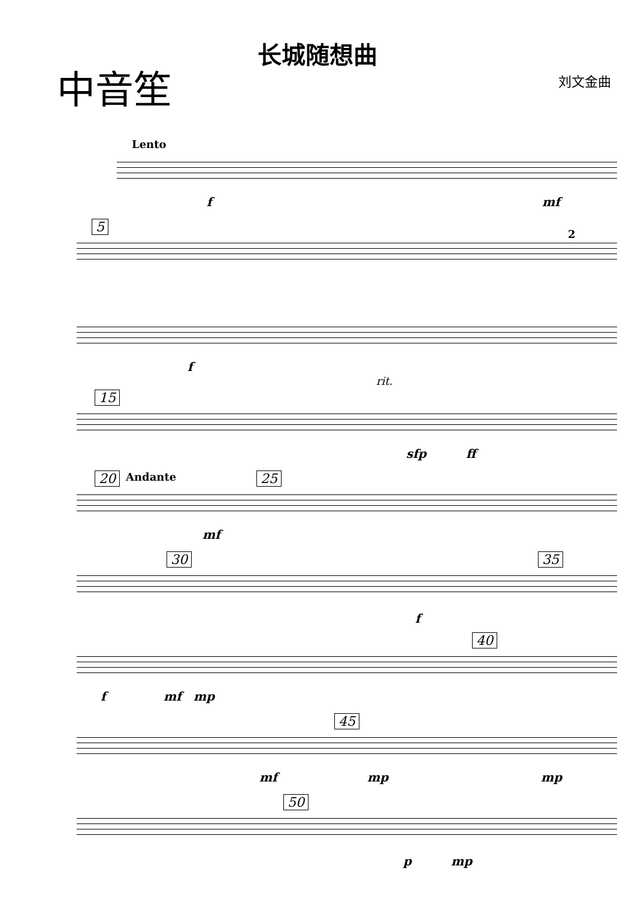长城随想曲
中音笙
刘文金曲
Lento
f mf
5 2
f
rit.
15
sfp ff
20 Andante 25
mf
30 35
f
40
f mf mp
45
mf mp mp
50
p mp